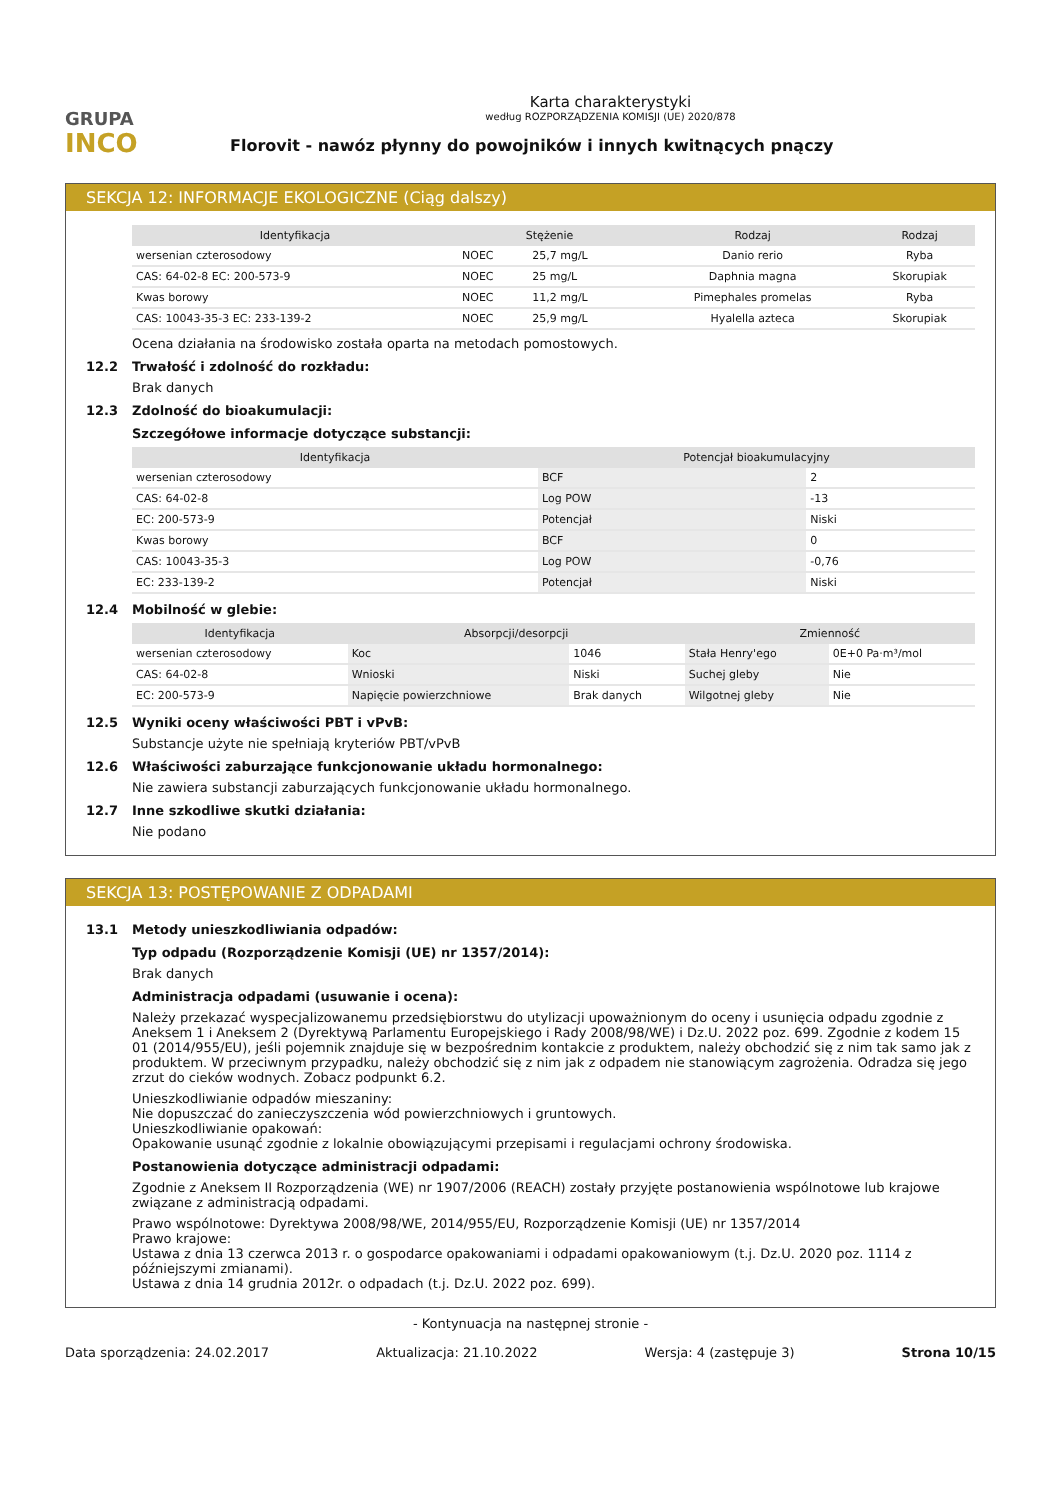GRUPA
INCO
Karta charakterystyki
według ROZPORZĄDZENIA KOMISJI (UE) 2020/878
Florovit - nawóz płynny do powojników i innych kwitnących pnączy
SEKCJA 12: INFORMACJE EKOLOGICZNE (Ciąg dalszy)
| Identyfikacja | Stężenie | | Rodzaj | Rodzaj |
| --- | --- | --- | --- | --- |
| wersenian czterosodowy | NOEC | 25,7 mg/L | Danio rerio | Ryba |
| CAS: 64-02-8 EC: 200-573-9 | NOEC | 25 mg/L | Daphnia magna | Skorupiak |
| Kwas borowy | NOEC | 11,2 mg/L | Pimephales promelas | Ryba |
| CAS: 10043-35-3 EC: 233-139-2 | NOEC | 25,9 mg/L | Hyalella azteca | Skorupiak |
Ocena działania na środowisko została oparta na metodach pomostowych.
12.2 Trwałość i zdolność do rozkładu:
Brak danych
12.3 Zdolność do bioakumulacji:
Szczegółowe informacje dotyczące substancji:
| Identyfikacja | Potencjał bioakumulacyjny | |
| --- | --- | --- |
| wersenian czterosodowy | BCF | 2 |
| CAS: 64-02-8 | Log POW | -13 |
| EC: 200-573-9 | Potencjał | Niski |
| Kwas borowy | BCF | 0 |
| CAS: 10043-35-3 | Log POW | -0,76 |
| EC: 233-139-2 | Potencjał | Niski |
12.4 Mobilność w glebie:
| Identyfikacja | Absorpcji/desorpcji | | Zmienność | |
| --- | --- | --- | --- | --- |
| wersenian czterosodowy | Koc | 1046 | Stała Henry'ego | 0E+0 Pa·m³/mol |
| CAS: 64-02-8 | Wnioski | Niski | Suchej gleby | Nie |
| EC: 200-573-9 | Napięcie powierzchniowe | Brak danych | Wilgotnej gleby | Nie |
12.5 Wyniki oceny właściwości PBT i vPvB:
Substancje użyte nie spełniają kryteriów PBT/vPvB
12.6 Właściwości zaburzające funkcjonowanie układu hormonalnego:
Nie zawiera substancji zaburzających funkcjonowanie układu hormonalnego.
12.7 Inne szkodliwe skutki działania:
Nie podano
SEKCJA 13: POSTĘPOWANIE Z ODPADAMI
13.1 Metody unieszkodliwiania odpadów:
Typ odpadu (Rozporządzenie Komisji (UE) nr 1357/2014):
Brak danych
Administracja odpadami (usuwanie i ocena):
Należy przekazać wyspecjalizowanemu przedsiębiorstwu do utylizacji upoważnionym do oceny i usunięcia odpadu zgodnie z Aneksem 1 i Aneksem 2 (Dyrektywą Parlamentu Europejskiego i Rady 2008/98/WE) i Dz.U. 2022 poz. 699. Zgodnie z kodem 15 01 (2014/955/EU), jeśli pojemnik znajduje się w bezpośrednim kontakcie z produktem, należy obchodzić się z nim tak samo jak z produktem. W przeciwnym przypadku, należy obchodzić się z nim jak z odpadem nie stanowiącym zagrożenia. Odradza się jego zrzut do cieków wodnych. Zobacz podpunkt 6.2.
Unieszkodliwianie odpadów mieszaniny:
Nie dopuszczać do zanieczyszczenia wód powierzchniowych i gruntowych.
Unieszkodliwianie opakowań:
Opakowanie usunąć zgodnie z lokalnie obowiązującymi przepisami i regulacjami ochrony środowiska.
Postanowienia dotyczące administracji odpadami:
Zgodnie z Aneksem II Rozporządzenia (WE) nr 1907/2006 (REACH) zostały przyjęte postanowienia wspólnotowe lub krajowe związane z administracją odpadami.
Prawo wspólnotowe: Dyrektywa 2008/98/WE, 2014/955/EU, Rozporządzenie Komisji (UE) nr 1357/2014
Prawo krajowe:
Ustawa z dnia 13 czerwca 2013 r. o gospodarce opakowaniami i odpadami opakowaniowym (t.j. Dz.U. 2020 poz. 1114 z późniejszymi zmianami).
Ustawa z dnia 14 grudnia 2012r. o odpadach (t.j. Dz.U. 2022 poz. 699).
- Kontynuacja na następnej stronie -
Data sporządzenia: 24.02.2017 Aktualizacja: 21.10.2022 Wersja: 4 (zastępuje 3) Strona 10/15